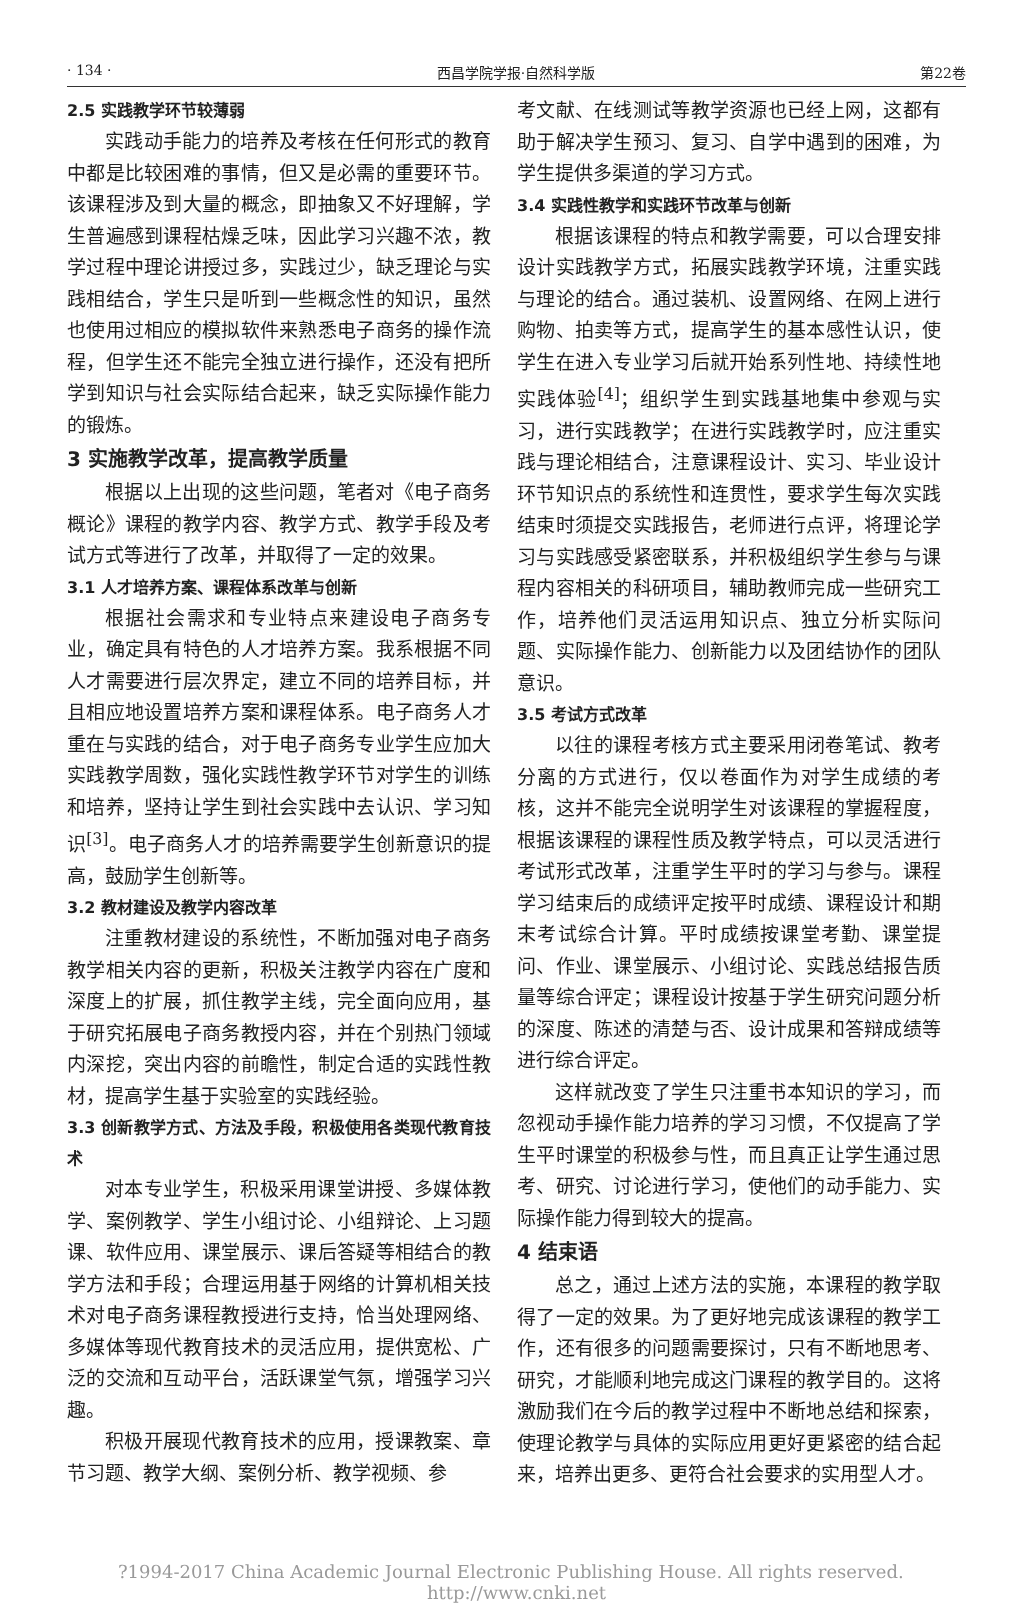· 134 · 西昌学院学报·自然科学版 第22卷
2.5 实践教学环节较薄弱
实践动手能力的培养及考核在任何形式的教育中都是比较困难的事情，但又是必需的重要环节。该课程涉及到大量的概念，即抽象又不好理解，学生普遍感到课程枯燥乏味，因此学习兴趣不浓，教学过程中理论讲授过多，实践过少，缺乏理论与实践相结合，学生只是听到一些概念性的知识，虽然也使用过相应的模拟软件来熟悉电子商务的操作流程，但学生还不能完全独立进行操作，还没有把所学到知识与社会实际结合起来，缺乏实际操作能力的锻炼。
3 实施教学改革，提高教学质量
根据以上出现的这些问题，笔者对《电子商务概论》课程的教学内容、教学方式、教学手段及考试方式等进行了改革，并取得了一定的效果。
3.1 人才培养方案、课程体系改革与创新
根据社会需求和专业特点来建设电子商务专业，确定具有特色的人才培养方案。我系根据不同人才需要进行层次界定，建立不同的培养目标，并且相应地设置培养方案和课程体系。电子商务人才重在与实践的结合，对于电子商务专业学生应加大实践教学周数，强化实践性教学环节对学生的训练和培养，坚持让学生到社会实践中去认识、学习知识<sup>[3]</sup>。电子商务人才的培养需要学生创新意识的提高，鼓励学生创新等。
3.2 教材建设及教学内容改革
注重教材建设的系统性，不断加强对电子商务教学相关内容的更新，积极关注教学内容在广度和深度上的扩展，抓住教学主线，完全面向应用，基于研究拓展电子商务教授内容，并在个别热门领域内深挖，突出内容的前瞻性，制定合适的实践性教材，提高学生基于实验室的实践经验。
3.3 创新教学方式、方法及手段，积极使用各类现代教育技术
对本专业学生，积极采用课堂讲授、多媒体教学、案例教学、学生小组讨论、小组辩论、上习题课、软件应用、课堂展示、课后答疑等相结合的教学方法和手段；合理运用基于网络的计算机相关技术对电子商务课程教授进行支持，恰当处理网络、多媒体等现代教育技术的灵活应用，提供宽松、广泛的交流和互动平台，活跃课堂气氛，增强学习兴趣。
积极开展现代教育技术的应用，授课教案、章节习题、教学大纲、案例分析、教学视频、参
考文献、在线测试等教学资源也已经上网，这都有助于解决学生预习、复习、自学中遇到的困难，为学生提供多渠道的学习方式。
3.4 实践性教学和实践环节改革与创新
根据该课程的特点和教学需要，可以合理安排设计实践教学方式，拓展实践教学环境，注重实践与理论的结合。通过装机、设置网络、在网上进行购物、拍卖等方式，提高学生的基本感性认识，使学生在进入专业学习后就开始系列性地、持续性地实践体验<sup>[4]</sup>；组织学生到实践基地集中参观与实习，进行实践教学；在进行实践教学时，应注重实践与理论相结合，注意课程设计、实习、毕业设计环节知识点的系统性和连贯性，要求学生每次实践结束时须提交实践报告，老师进行点评，将理论学习与实践感受紧密联系，并积极组织学生参与与课程内容相关的科研项目，辅助教师完成一些研究工作，培养他们灵活运用知识点、独立分析实际问题、实际操作能力、创新能力以及团结协作的团队意识。
3.5 考试方式改革
以往的课程考核方式主要采用闭卷笔试、教考分离的方式进行，仅以卷面作为对学生成绩的考核，这并不能完全说明学生对该课程的掌握程度，根据该课程的课程性质及教学特点，可以灵活进行考试形式改革，注重学生平时的学习与参与。课程学习结束后的成绩评定按平时成绩、课程设计和期末考试综合计算。平时成绩按课堂考勤、课堂提问、作业、课堂展示、小组讨论、实践总结报告质量等综合评定；课程设计按基于学生研究问题分析的深度、陈述的清楚与否、设计成果和答辩成绩等进行综合评定。
这样就改变了学生只注重书本知识的学习，而忽视动手操作能力培养的学习习惯，不仅提高了学生平时课堂的积极参与性，而且真正让学生通过思考、研究、讨论进行学习，使他们的动手能力、实际操作能力得到较大的提高。
4 结束语
总之，通过上述方法的实施，本课程的教学取得了一定的效果。为了更好地完成该课程的教学工作，还有很多的问题需要探讨，只有不断地思考、研究，才能顺利地完成这门课程的教学目的。这将激励我们在今后的教学过程中不断地总结和探索，使理论教学与具体的实际应用更好更紧密的结合起来，培养出更多、更符合社会要求的实用型人才。
?1994-2017 China Academic Journal Electronic Publishing House. All rights reserved. http://www.cnki.net